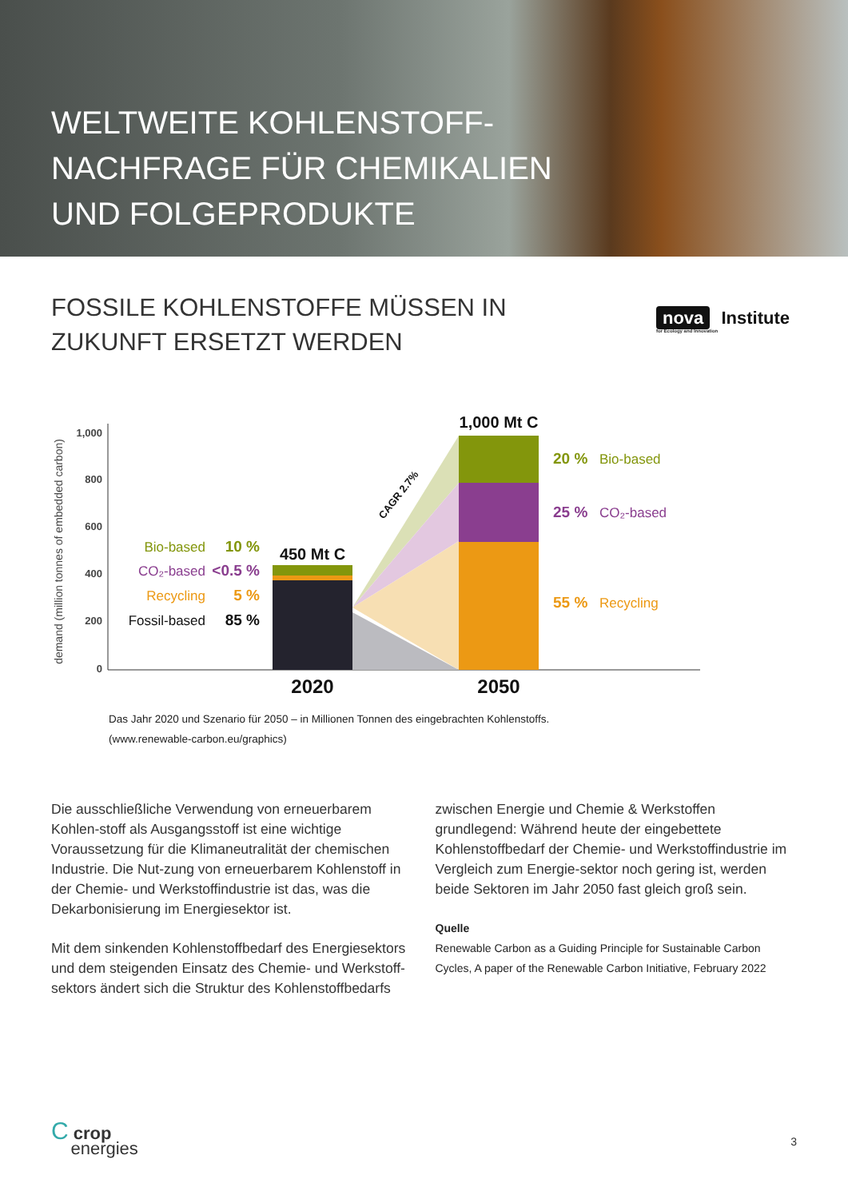WELTWEITE KOHLENSTOFF-
NACHFRAGE FÜR CHEMIKALIEN
UND FOLGEPRODUKTE
FOSSILE KOHLENSTOFFE MÜSSEN IN
ZUKUNFT ERSETZT WERDEN
nova Institute
for Ecology and Innovation
demand (million tonnes of embedded carbon)
1,000
800
600
400
200
0
450 Mt C
1,000 Mt C
CAGR 2.7%
Bio-based
CO₂-based
Recycling
Fossil-based
10 %
<0.5 %
5 %
85 %
20 %
25 %
55 %
Bio-based
CO₂-based
Recycling
2020
2050
Das Jahr 2020 und Szenario für 2050 – in Millionen Tonnen des eingebrachten Kohlenstoffs.
(www.renewable-carbon.eu/graphics)
Die ausschließliche Verwendung von erneuerbarem Kohlen-stoff als Ausgangsstoff ist eine wichtige Voraussetzung für die Klimaneutralität der chemischen Industrie. Die Nut-zung von erneuerbarem Kohlenstoff in der Chemie- und Werkstoffindustrie ist das, was die Dekarbonisierung im Energiesektor ist.
Mit dem sinkenden Kohlenstoffbedarf des Energiesektors und dem steigenden Einsatz des Chemie- und Werkstoff-sektors ändert sich die Struktur des Kohlenstoffbedarfs
zwischen Energie und Chemie & Werkstoffen grundlegend: Während heute der eingebettete Kohlenstoffbedarf der Chemie- und Werkstoffindustrie im Vergleich zum Energie-sektor noch gering ist, werden beide Sektoren im Jahr 2050 fast gleich groß sein.
Quelle
Renewable Carbon as a Guiding Principle for Sustainable Carbon Cycles, A paper of the Renewable Carbon Initiative, February 2022
C crop
energies
3